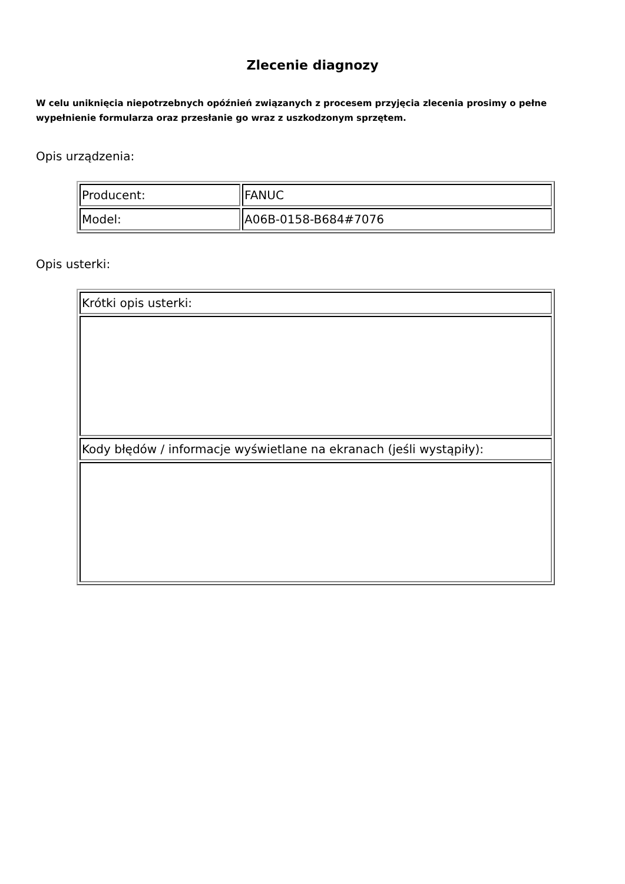Zlecenie diagnozy
W celu uniknięcia niepotrzebnych opóźnień związanych z procesem przyjęcia zlecenia prosimy o pełne wypełnienie formularza oraz przesłanie go wraz z uszkodzonym sprzętem.
Opis urządzenia:
| Producent: | FANUC |
| Model: | A06B-0158-B684#7076 |
Opis usterki:
| Krótki opis usterki: |
| Kody błędów / informacje wyświetlane na ekranach (jeśli wystąpiły): |